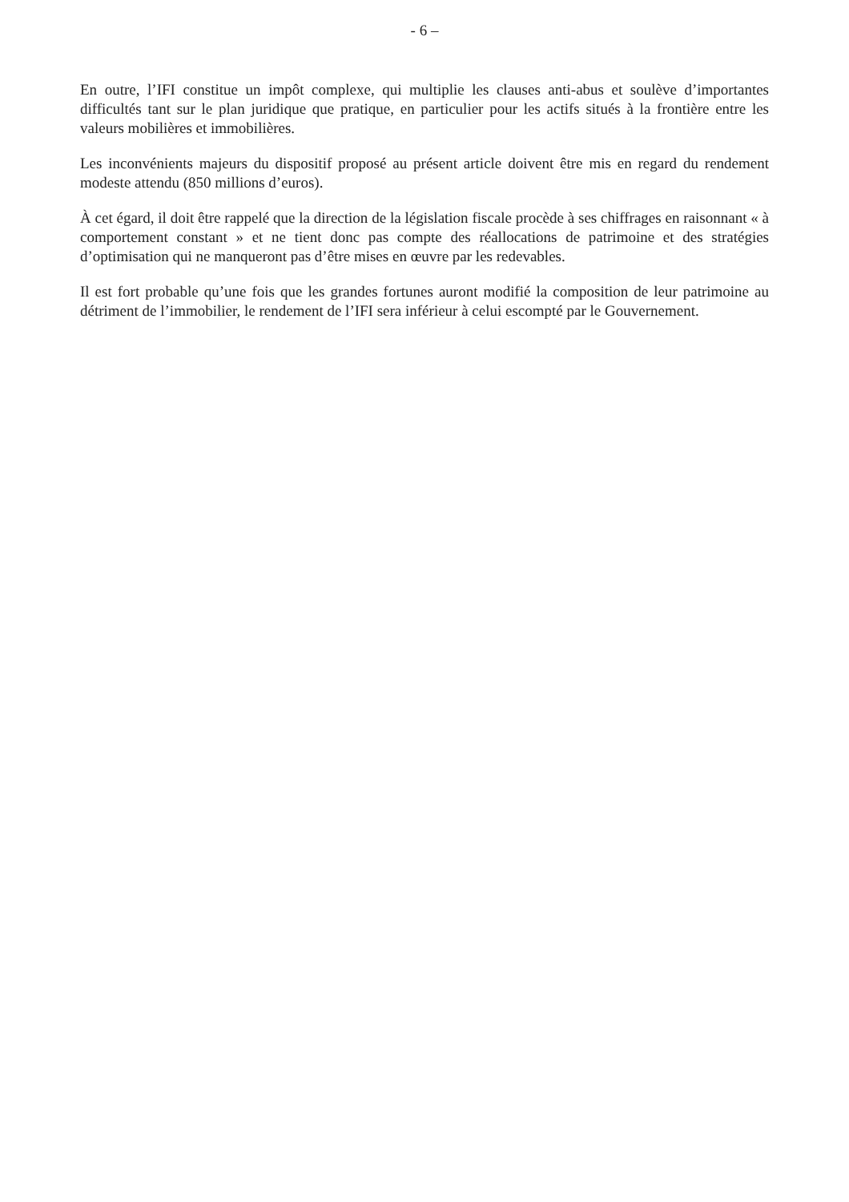- 6 –
En outre, l’IFI constitue un impôt complexe, qui multiplie les clauses anti-abus et soulève d’importantes difficultés tant sur le plan juridique que pratique, en particulier pour les actifs situés à la frontière entre les valeurs mobilières et immobilières.
Les inconvénients majeurs du dispositif proposé au présent article doivent être mis en regard du rendement modeste attendu (850 millions d’euros).
À cet égard, il doit être rappelé que la direction de la législation fiscale procède à ses chiffrages en raisonnant « à comportement constant » et ne tient donc pas compte des réallocations de patrimoine et des stratégies d’optimisation qui ne manqueront pas d’être mises en œuvre par les redevables.
Il est fort probable qu’une fois que les grandes fortunes auront modifié la composition de leur patrimoine au détriment de l’immobilier, le rendement de l’IFI sera inférieur à celui escompté par le Gouvernement.